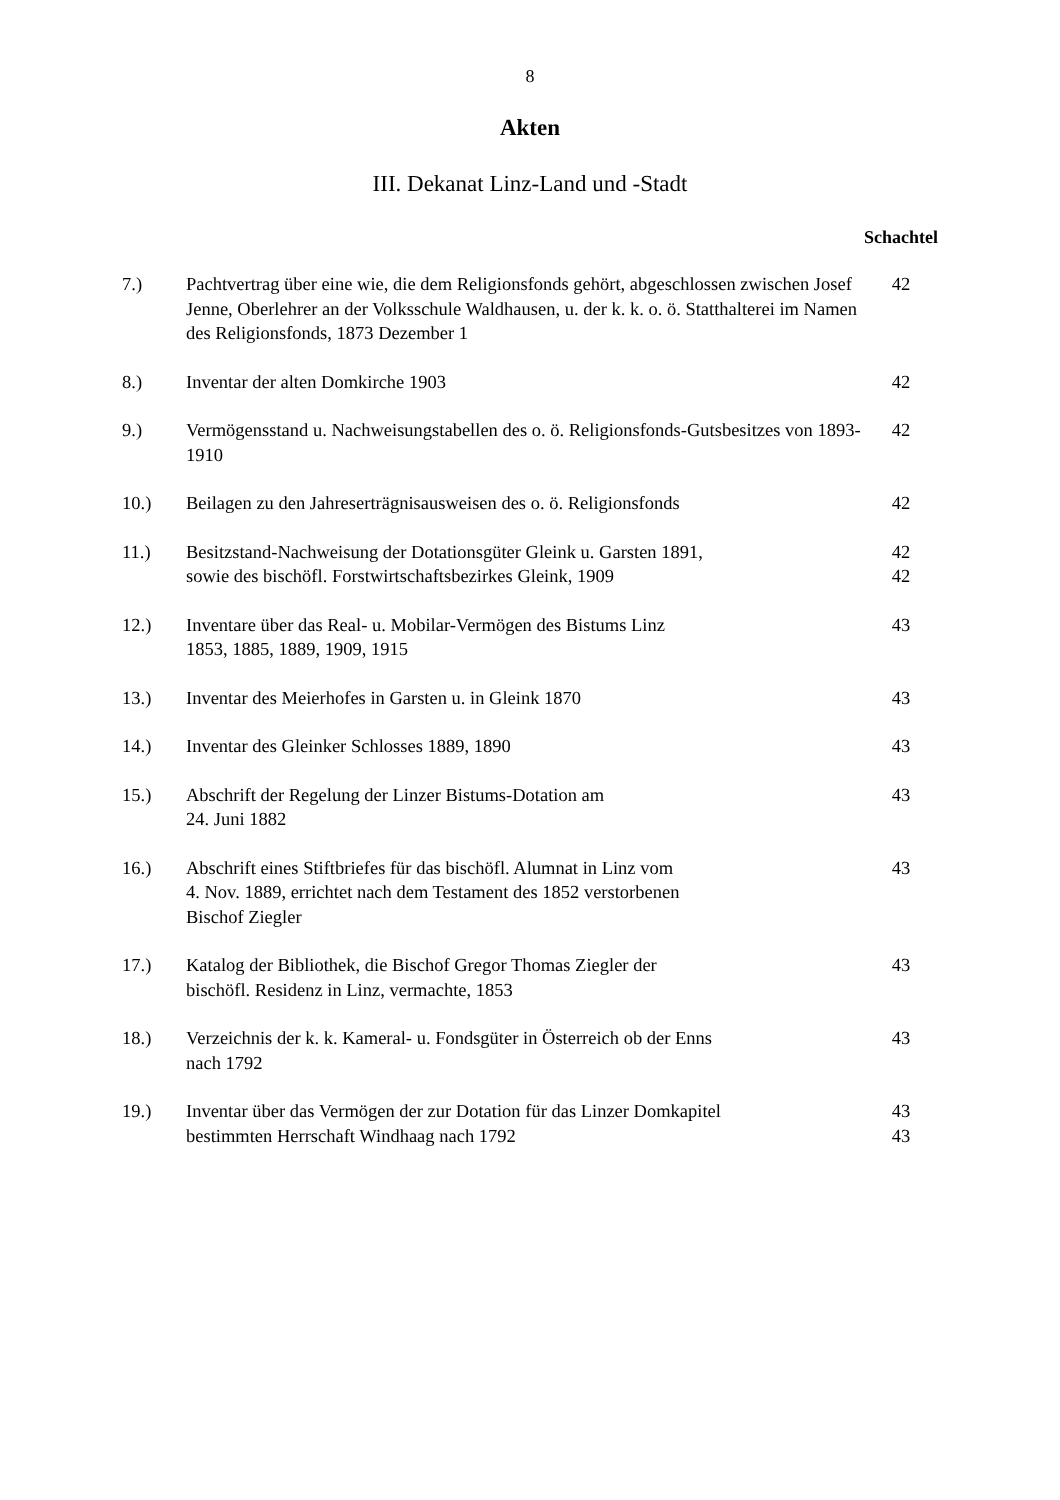8
Akten
III. Dekanat Linz-Land und -Stadt
Schachtel
| 7.) | Pachtvertrag über eine wie, die dem Religionsfonds gehört, abgeschlossen zwischen Josef Jenne, Oberlehrer an der Volksschule Waldhausen, u. der k. k. o. ö. Statthalterei im Namen des Religionsfonds, 1873 Dezember 1 | 42 |
| 8.) | Inventar der alten Domkirche 1903 | 42 |
| 9.) | Vermögensstand u. Nachweisungstabellen des o. ö. Religionsfonds-Gutsbesitzes von 1893-1910 | 42 |
| 10.) | Beilagen zu den Jahreserträgnisausweisen des o. ö. Religionsfonds | 42 |
| 11.) | Besitzstand-Nachweisung der Dotationsgüter Gleink u. Garsten 1891, sowie des bischöfl. Forstwirtschaftsbezirkes Gleink, 1909 | 42 42 |
| 12.) | Inventare über das Real- u. Mobilar-Vermögen des Bistums Linz 1853, 1885, 1889, 1909, 1915 | 43 |
| 13.) | Inventar des Meierhofes in Garsten u. in Gleink 1870 | 43 |
| 14.) | Inventar des Gleinker Schlosses 1889, 1890 | 43 |
| 15.) | Abschrift der Regelung der Linzer Bistums-Dotation am 24. Juni 1882 | 43 |
| 16.) | Abschrift eines Stiftbriefes für das bischöfl. Alumnat in Linz vom 4. Nov. 1889, errichtet nach dem Testament des 1852 verstorbenen Bischof Ziegler | 43 |
| 17.) | Katalog der Bibliothek, die Bischof Gregor Thomas Ziegler der bischöfl. Residenz in Linz, vermachte, 1853 | 43 |
| 18.) | Verzeichnis der k. k. Kameral- u. Fondsgüter in Österreich ob der Enns nach 1792 | 43 |
| 19.) | Inventar über das Vermögen der zur Dotation für das Linzer Domkapitel bestimmten Herrschaft Windhaag nach 1792 | 43 43 |